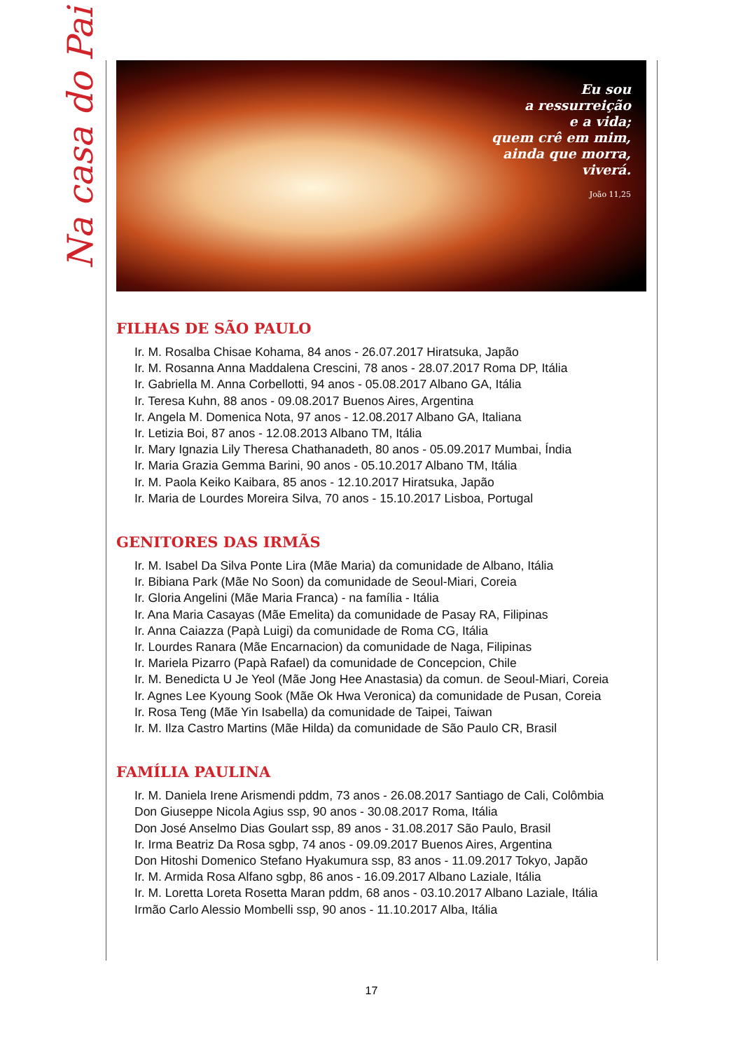Na casa do Pai
Eu sou
a ressurreição
e a vida;
quem crê em mim,
ainda que morra,
viverá.
João 11,25
FILHAS DE SÃO PAULO
Ir. M. Rosalba Chisae Kohama, 84 anos - 26.07.2017 Hiratsuka, Japão
Ir. M. Rosanna Anna Maddalena Crescini, 78 anos - 28.07.2017 Roma DP, Itália
Ir. Gabriella M. Anna Corbellotti, 94 anos - 05.08.2017 Albano GA, Itália
Ir. Teresa Kuhn, 88 anos - 09.08.2017 Buenos Aires, Argentina
Ir. Angela M. Domenica Nota, 97 anos - 12.08.2017 Albano GA, Italiana
Ir. Letizia Boi, 87 anos - 12.08.2013 Albano TM, Itália
Ir. Mary Ignazia Lily Theresa Chathanadeth, 80 anos - 05.09.2017 Mumbai, Índia
Ir. Maria Grazia Gemma Barini, 90 anos - 05.10.2017 Albano TM, Itália
Ir. M. Paola Keiko Kaibara, 85 anos - 12.10.2017 Hiratsuka, Japão
Ir. Maria de Lourdes Moreira Silva, 70 anos - 15.10.2017 Lisboa, Portugal
GENITORES DAS IRMÃS
Ir. M. Isabel Da Silva Ponte Lira (Mãe Maria) da comunidade de Albano, Itália
Ir. Bibiana Park (Mãe No Soon) da comunidade de Seoul-Miari, Coreia
Ir. Gloria Angelini (Mãe Maria Franca) - na família - Itália
Ir. Ana Maria Casayas (Mãe Emelita) da comunidade de Pasay RA, Filipinas
Ir. Anna Caiazza (Papà Luigi) da comunidade de Roma CG, Itália
Ir. Lourdes Ranara (Mãe Encarnacion) da comunidade de Naga, Filipinas
Ir. Mariela Pizarro (Papà Rafael) da comunidade de Concepcion, Chile
Ir. M. Benedicta U Je Yeol (Mãe Jong Hee Anastasia) da comun. de Seoul-Miari, Coreia
Ir. Agnes Lee Kyoung Sook (Mãe Ok Hwa Veronica) da comunidade de Pusan, Coreia
Ir. Rosa Teng (Mãe Yin Isabella) da comunidade de Taipei, Taiwan
Ir. M. Ilza Castro Martins (Mãe Hilda) da comunidade de São Paulo CR, Brasil
FAMÍLIA PAULINA
Ir. M. Daniela Irene Arismendi pddm, 73 anos - 26.08.2017 Santiago de Cali, Colômbia
Don Giuseppe Nicola Agius ssp, 90 anos - 30.08.2017 Roma, Itália
Don José Anselmo Dias Goulart ssp, 89 anos - 31.08.2017 São Paulo, Brasil
Ir. Irma Beatriz Da Rosa sgbp, 74 anos - 09.09.2017 Buenos Aires, Argentina
Don Hitoshi Domenico Stefano Hyakumura ssp, 83 anos - 11.09.2017 Tokyo, Japão
Ir. M. Armida Rosa Alfano sgbp, 86 anos - 16.09.2017 Albano Laziale, Itália
Ir. M. Loretta Loreta Rosetta Maran pddm, 68 anos - 03.10.2017 Albano Laziale, Itália
Irmão Carlo Alessio Mombelli ssp, 90 anos - 11.10.2017 Alba, Itália
17